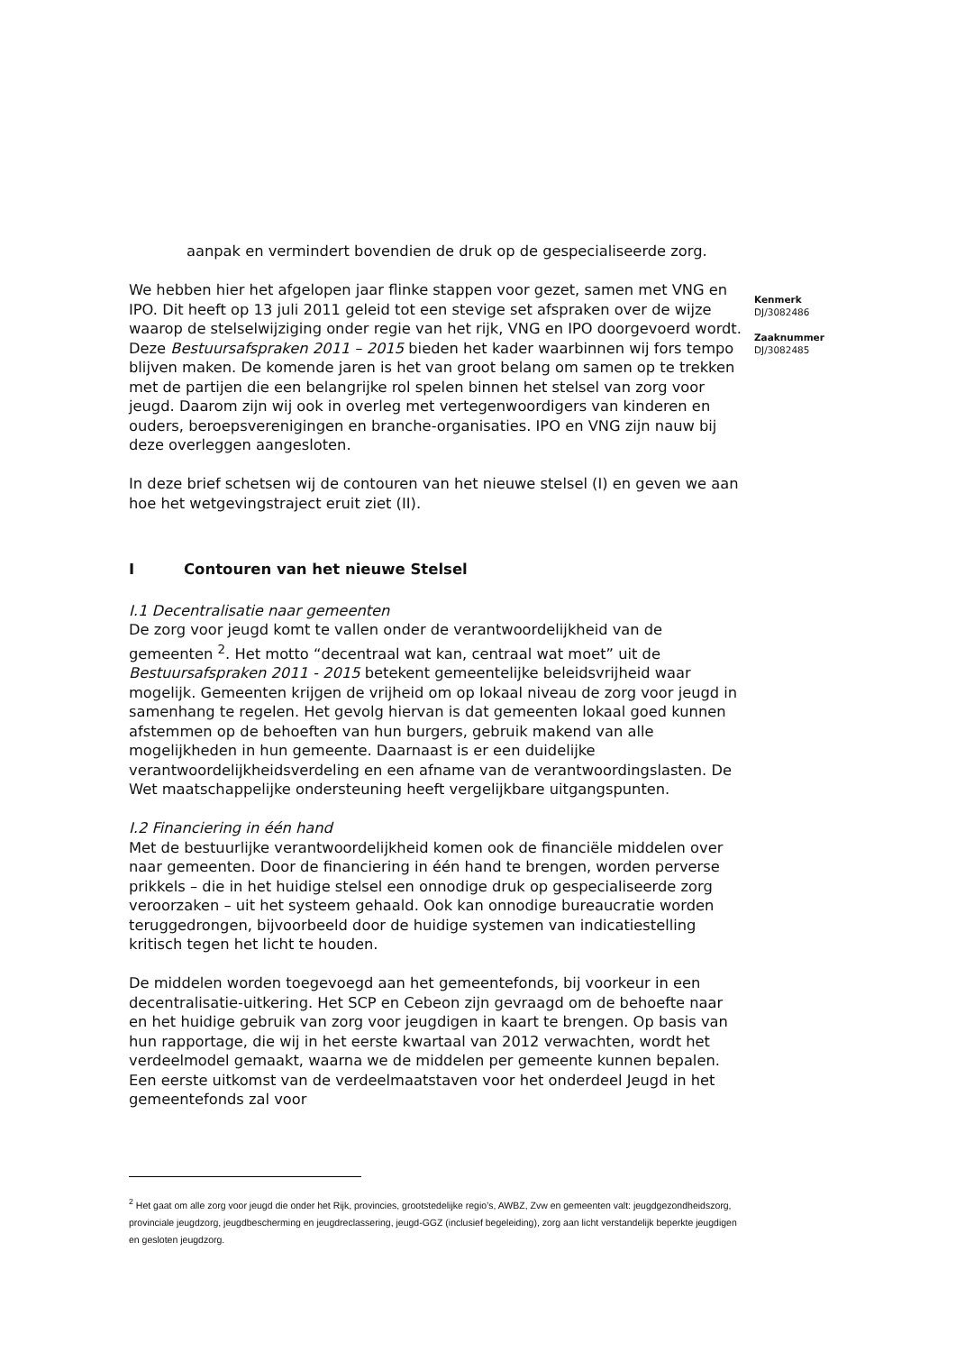aanpak en vermindert bovendien de druk op de gespecialiseerde zorg.
We hebben hier het afgelopen jaar flinke stappen voor gezet, samen met VNG en IPO. Dit heeft op 13 juli 2011 geleid tot een stevige set afspraken over de wijze waarop de stelselwijziging onder regie van het rijk, VNG en IPO doorgevoerd wordt. Deze Bestuursafspraken 2011 – 2015 bieden het kader waarbinnen wij fors tempo blijven maken. De komende jaren is het van groot belang om samen op te trekken met de partijen die een belangrijke rol spelen binnen het stelsel van zorg voor jeugd. Daarom zijn wij ook in overleg met vertegenwoordigers van kinderen en ouders, beroepsverenigingen en branche-organisaties. IPO en VNG zijn nauw bij deze overleggen aangesloten.
In deze brief schetsen wij de contouren van het nieuwe stelsel (I) en geven we aan hoe het wetgevingstraject eruit ziet (II).
I Contouren van het nieuwe Stelsel
I.1 Decentralisatie naar gemeenten
De zorg voor jeugd komt te vallen onder de verantwoordelijkheid van de gemeenten <sup>2</sup>. Het motto “decentraal wat kan, centraal wat moet” uit de Bestuursafspraken 2011 - 2015 betekent gemeentelijke beleidsvrijheid waar mogelijk. Gemeenten krijgen de vrijheid om op lokaal niveau de zorg voor jeugd in samenhang te regelen. Het gevolg hiervan is dat gemeenten lokaal goed kunnen afstemmen op de behoeften van hun burgers, gebruik makend van alle mogelijkheden in hun gemeente. Daarnaast is er een duidelijke verantwoordelijkheidsverdeling en een afname van de verantwoordingslasten. De Wet maatschappelijke ondersteuning heeft vergelijkbare uitgangspunten.
I.2 Financiering in één hand
Met de bestuurlijke verantwoordelijkheid komen ook de financiële middelen over naar gemeenten. Door de financiering in één hand te brengen, worden perverse prikkels – die in het huidige stelsel een onnodige druk op gespecialiseerde zorg veroorzaken – uit het systeem gehaald. Ook kan onnodige bureaucratie worden teruggedrongen, bijvoorbeeld door de huidige systemen van indicatiestelling kritisch tegen het licht te houden.
De middelen worden toegevoegd aan het gemeentefonds, bij voorkeur in een decentralisatie-uitkering. Het SCP en Cebeon zijn gevraagd om de behoefte naar en het huidige gebruik van zorg voor jeugdigen in kaart te brengen. Op basis van hun rapportage, die wij in het eerste kwartaal van 2012 verwachten, wordt het verdeelmodel gemaakt, waarna we de middelen per gemeente kunnen bepalen. Een eerste uitkomst van de verdeelmaatstaven voor het onderdeel Jeugd in het gemeentefonds zal voor
Kenmerk
DJ/3082486
Zaaknummer
DJ/3082485
<sup>2</sup> Het gaat om alle zorg voor jeugd die onder het Rijk, provincies, grootstedelijke regio’s, AWBZ, Zvw en gemeenten valt: jeugdgezondheidszorg, provinciale jeugdzorg, jeugdbescherming en jeugdreclassering, jeugd-GGZ (inclusief begeleiding), zorg aan licht verstandelijk beperkte jeugdigen en gesloten jeugdzorg.